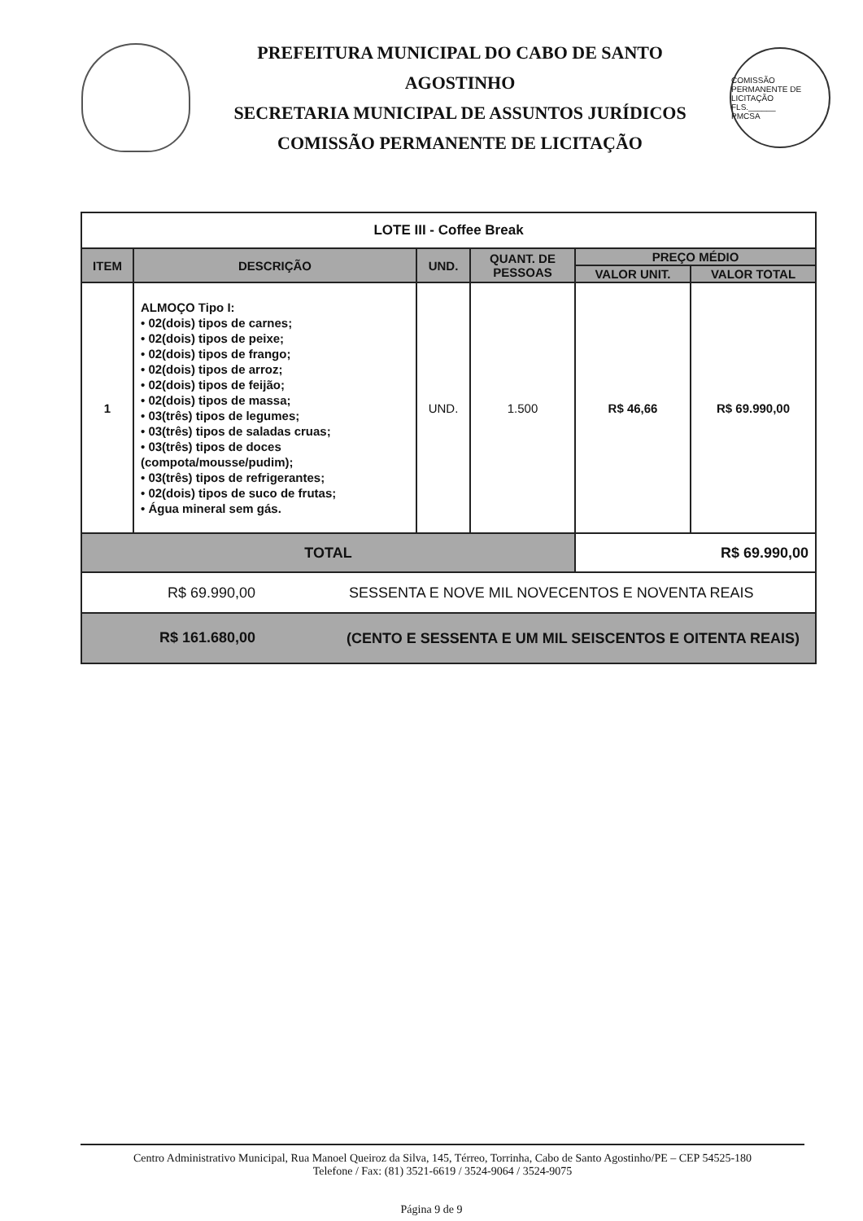PREFEITURA MUNICIPAL DO CABO DE SANTO AGOSTINHO
SECRETARIA MUNICIPAL DE ASSUNTOS JURÍDICOS
COMISSÃO PERMANENTE DE LICITAÇÃO
COMISSÃO PERMANENTE DE LICITAÇÃO
FLS.______
PMCSA
| LOTE III - Coffee Break | | | | | |
| ITEM | DESCRIÇÃO | UND. | QUANT. DE PESSOAS | PREÇO MÉDIO | |
| | | | | VALOR UNIT. | VALOR TOTAL |
| 1 | ALMOÇO Tipo I: • 02(dois) tipos de carnes; • 02(dois) tipos de peixe; • 02(dois) tipos de frango; • 02(dois) tipos de arroz; • 02(dois) tipos de feijão; • 02(dois) tipos de massa; • 03(três) tipos de legumes; • 03(três) tipos de saladas cruas; • 03(três) tipos de doces (compota/mousse/pudim); • 03(três) tipos de refrigerantes; • 02(dois) tipos de suco de frutas; • Água mineral sem gás. | UND. | 1.500 | R$ 46,66 | R$ 69.990,00 |
| TOTAL | | | | R$ 69.990,00 | |
| R$ 69.990,00 SESSENTA E NOVE MIL NOVECENTOS E NOVENTA REAIS | | | | | |
| R$ 161.680,00 (CENTO E SESSENTA E UM MIL SEISCENTOS E OITENTA REAIS) | | | | | |
Centro Administrativo Municipal, Rua Manoel Queiroz da Silva, 145, Térreo, Torrinha, Cabo de Santo Agostinho/PE – CEP 54525-180
Telefone / Fax: (81) 3521-6619 / 3524-9064 / 3524-9075
Página 9 de 9